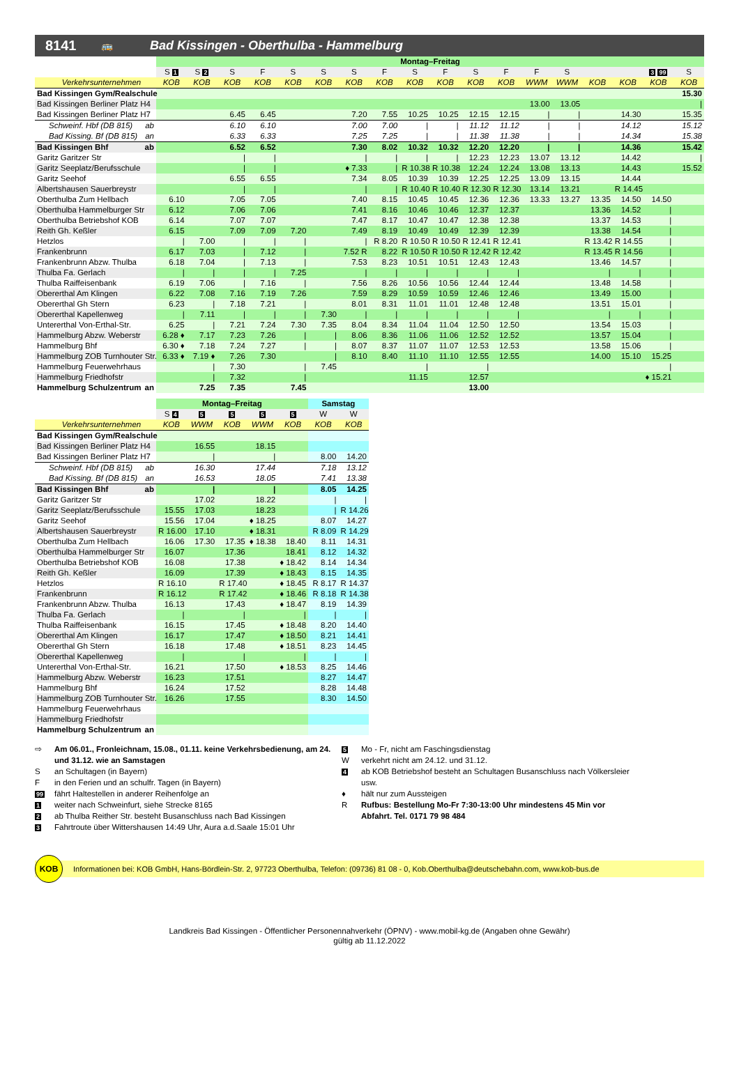8141 🚌 Bad Kissingen - Oberthulba - Hammelburg
| | Montag–Freitag | | | | | | | | | | | | | | | | | |
| --- | --- | --- | --- | --- | --- | --- | --- | --- | --- | --- | --- | --- | --- | --- | --- | --- | --- | --- |
| | S 1 | S 2 | S | F | S | S | S | F | S | F | S | F | F | S | | | 3 99 | S |
| Verkehrsunternehmen | KOB | KOB | KOB | KOB | KOB | KOB | KOB | KOB | KOB | KOB | KOB | KOB | WWM | WWM | KOB | KOB | KOB | KOB |
| Bad Kissingen Gym/Realschule | | | | | | | | | | | | | | | | | | 15.30 |
| Bad Kissingen Berliner Platz H4 | | | | | | | | | | | | | 13.00 | 13.05 | | | | / |
| Bad Kissingen Berliner Platz H7 | | | 6.45 | 6.45 | | | 7.20 | 7.55 | 10.25 | 10.25 | 12.15 | 12.15 | / | / | | 14.30 | | 15.35 |
| Schweinf. Hbf (DB 815) ab | | | 6.10 | 6.10 | | | 7.00 | 7.00 | / | / | 11.12 | 11.12 | / | / | | 14.12 | | 15.12 |
| Bad Kissing. Bf (DB 815) an | | | 6.33 | 6.33 | | | 7.25 | 7.25 | / | / | 11.38 | 11.38 | / | / | | 14.34 | | 15.38 |
| Bad Kissingen Bhf ab | | | 6.52 | 6.52 | | | 7.30 | 8.02 | 10.32 | 10.32 | 12.20 | 12.20 | / | / | | 14.36 | | 15.42 |
| Garitz Garitzer Str | | | / | / | | | / | / | / | / | 12.23 | 12.23 | 13.07 | 13.12 | | 14.42 | | / |
| Garitz Seeplatz/Berufsschule | | | / | / | | | ♦ 7.33 | / | R 10.38 | R 10.38 | 12.24 | 12.24 | 13.08 | 13.13 | | 14.43 | | 15.52 |
| Garitz Seehof | | | 6.55 | 6.55 | | | 7.34 | 8.05 | 10.39 | 10.39 | 12.25 | 12.25 | 13.09 | 13.15 | | 14.44 | | |
| Albertshausen Sauerbreystr | | | / | / | | | / | / | R 10.40 | R 10.40 | R 12.30 | R 12.30 | 13.14 | 13.21 | | R 14.45 | | |
| Oberthulba Zum Hellbach | 6.10 | | 7.05 | 7.05 | | | 7.40 | 8.15 | 10.45 | 10.45 | 12.36 | 12.36 | 13.33 | 13.27 | 13.35 | 14.50 | 14.50 | |
| Oberthulba Hammelburger Str | 6.12 | | 7.06 | 7.06 | | | 7.41 | 8.16 | 10.46 | 10.46 | 12.37 | 12.37 | | | 13.36 | 14.52 | / | |
| Oberthulba Betriebshof KOB | 6.14 | | 7.07 | 7.07 | | | 7.47 | 8.17 | 10.47 | 10.47 | 12.38 | 12.38 | | | 13.37 | 14.53 | / | |
| Reith Gh. Keßler | 6.15 | | 7.09 | 7.09 | 7.20 | | 7.49 | 8.19 | 10.49 | 10.49 | 12.39 | 12.39 | | | 13.38 | 14.54 | / | |
| Hetzlos | / | 7.00 | / | / | / | | / | R 8.20 | R 10.50 | R 10.50 | R 12.41 | R 12.41 | | | R 13.42 | R 14.55 | / | |
| Frankenbrunn | 6.17 | 7.03 | / | 7.12 | / | | 7.52 R | 8.22 | R 10.50 | R 10.50 | R 12.42 | R 12.42 | | | R 13.45 | R 14.56 | / | |
| Frankenbrunn Abzw. Thulba | 6.18 | 7.04 | / | 7.13 | / | | 7.53 | 8.23 | 10.51 | 10.51 | 12.43 | 12.43 | | | 13.46 | 14.57 | / | |
| Thulba Fa. Gerlach | / | / | / | / | 7.25 | | / | / | / | / | / | / | | | / | / | / | |
| Thulba Raiffeisenbank | 6.19 | 7.06 | / | 7.16 | / | | 7.56 | 8.26 | 10.56 | 10.56 | 12.44 | 12.44 | | | 13.48 | 14.58 | / | |
| Obererthal Am Klingen | 6.22 | 7.08 | 7.16 | 7.19 | 7.26 | | 7.59 | 8.29 | 10.59 | 10.59 | 12.46 | 12.46 | | | 13.49 | 15.00 | / | |
| Obererthal Gh Stern | 6.23 | / | 7.18 | 7.21 | / | | 8.01 | 8.31 | 11.01 | 11.01 | 12.48 | 12.48 | | | 13.51 | 15.01 | / | |
| Obererthal Kapellenweg | / | 7.11 | / | / | / | 7.30 | / | / | / | / | / | / | | | / | / | / | |
| Untererthal Von-Erthal-Str. | 6.25 | / | 7.21 | 7.24 | 7.30 | 7.35 | 8.04 | 8.34 | 11.04 | 11.04 | 12.50 | 12.50 | | | 13.54 | 15.03 | / | |
| Hammelburg Abzw. Weberstr | 6.28 ♦ | 7.17 | 7.23 | 7.26 | / | / | 8.06 | 8.36 | 11.06 | 11.06 | 12.52 | 12.52 | | | 13.57 | 15.04 | / | |
| Hammelburg Bhf | 6.30 ♦ | 7.18 | 7.24 | 7.27 | / | / | 8.07 | 8.37 | 11.07 | 11.07 | 12.53 | 12.53 | | | 13.58 | 15.06 | / | |
| Hammelburg ZOB Turnhouter Str. | 6.33 ♦ | 7.19 ♦ | 7.26 | 7.30 | | / | 8.10 | 8.40 | 11.10 | 11.10 | 12.55 | 12.55 | | | 14.00 | 15.10 | 15.25 | |
| Hammelburg Feuerwehrhaus | | / | 7.30 | | / | 7.45 | | | / | | / | | | | | | / | |
| Hammelburg Friedhofstr | | / | 7.32 | | / | | | | 11.15 | | 12.57 | | | | | | ♦ 15.21 | |
| Hammelburg Schulzentrum an | | 7.25 | 7.35 | | 7.45 | | | | | | 13.00 | | | | | | | |
| | Montag–Freitag | | | | | Samstag | |
| --- | --- | --- | --- | --- | --- | --- | --- |
| | S 4 | 5 | 5 | 5 | 5 | W | W |
| Verkehrsunternehmen | KOB | WWM | KOB | WWM | KOB | KOB | KOB |
| Bad Kissingen Gym/Realschule | | | | | | | |
| Bad Kissingen Berliner Platz H4 | | 16.55 | | 18.15 | | | |
| Bad Kissingen Berliner Platz H7 | | / | | / | | 8.00 | 14.20 |
| Schweinf. Hbf (DB 815) ab | | 16.30 | | 17.44 | | 7.18 | 13.12 |
| Bad Kissing. Bf (DB 815) an | | 16.53 | | 18.05 | | 7.41 | 13.38 |
| Bad Kissingen Bhf ab | | / | | / | | 8.05 | 14.25 |
| Garitz Garitzer Str | | 17.02 | | 18.22 | | / | / |
| Garitz Seeplatz/Berufsschule | 15.55 | 17.03 | | 18.23 | | / | R 14.26 |
| Garitz Seehof | 15.56 | 17.04 | | ♦ 18.25 | | 8.07 | 14.27 |
| Albertshausen Sauerbreystr | R 16.00 | 17.10 | | ♦ 18.31 | | R 8.09 | R 14.29 |
| Oberthulba Zum Hellbach | 16.06 | 17.30 | 17.35 | ♦ 18.38 | 18.40 | 8.11 | 14.31 |
| Oberthulba Hammelburger Str | 16.07 | | 17.36 | | 18.41 | 8.12 | 14.32 |
| Oberthulba Betriebshof KOB | 16.08 | | 17.38 | | ♦ 18.42 | 8.14 | 14.34 |
| Reith Gh. Keßler | 16.09 | | 17.39 | | ♦ 18.43 | 8.15 | 14.35 |
| Hetzlos | R 16.10 | | R 17.40 | | ♦ 18.45 | R 8.17 | R 14.37 |
| Frankenbrunn | R 16.12 | | R 17.42 | | ♦ 18.46 | R 8.18 | R 14.38 |
| Frankenbrunn Abzw. Thulba | 16.13 | | 17.43 | | ♦ 18.47 | 8.19 | 14.39 |
| Thulba Fa. Gerlach | / | | / | | / | / | / |
| Thulba Raiffeisenbank | 16.15 | | 17.45 | | ♦ 18.48 | 8.20 | 14.40 |
| Obererthal Am Klingen | 16.17 | | 17.47 | | ♦ 18.50 | 8.21 | 14.41 |
| Obererthal Gh Stern | 16.18 | | 17.48 | | ♦ 18.51 | 8.23 | 14.45 |
| Obererthal Kapellenweg | / | | / | | / | / | / |
| Untererthal Von-Erthal-Str. | 16.21 | | 17.50 | | ♦ 18.53 | 8.25 | 14.46 |
| Hammelburg Abzw. Weberstr | 16.23 | | 17.51 | | | 8.27 | 14.47 |
| Hammelburg Bhf | 16.24 | | 17.52 | | | 8.28 | 14.48 |
| Hammelburg ZOB Turnhouter Str. | 16.26 | | 17.55 | | | 8.30 | 14.50 |
| Hammelburg Feuerwehrhaus | | | | | | | |
| Hammelburg Friedhofstr | | | | | | | |
| Hammelburg Schulzentrum an | | | | | | | |
⇨ Am 06.01., Fronleichnam, 15.08., 01.11. keine Verkehrsbedienung, am 24. und 31.12. wie an Samstagen
San Schultagen (in Bayern)
Fin den Ferien und an schulfr. Tagen (in Bayern)
99 fährt Haltestellen in anderer Reihenfolge an
1 weiter nach Schweinfurt, siehe Strecke 8165
2 ab Thulba Reither Str. besteht Busanschluss nach Bad Kissingen
3 Fahrtroute über Wittershausen 14:49 Uhr, Aura a.d.Saale 15:01 Uhr
5 Mo - Fr, nicht am Faschingsdienstag
Wverkehrt nicht am 24.12. und 31.12.
4 ab KOB Betriebshof besteht an Schultagen Busanschluss nach Völkersleier usw.
♦ hält nur zum Aussteigen
R Rufbus: Bestellung Mo-Fr 7:30-13:00 Uhr mindestens 45 Min vor Abfahrt. Tel. 0171 79 98 484
KOB Informationen bei: KOB GmbH, Hans-Bördlein-Str. 2, 97723 Oberthulba, Telefon: (09736) 81 08 - 0, Kob.Oberthulba@deutschebahn.com, www.kob-bus.de
Landkreis Bad Kissingen - Öffentlicher Personennahverkehr (ÖPNV) - www.mobil-kg.de (Angaben ohne Gewähr)
gültig ab 11.12.2022